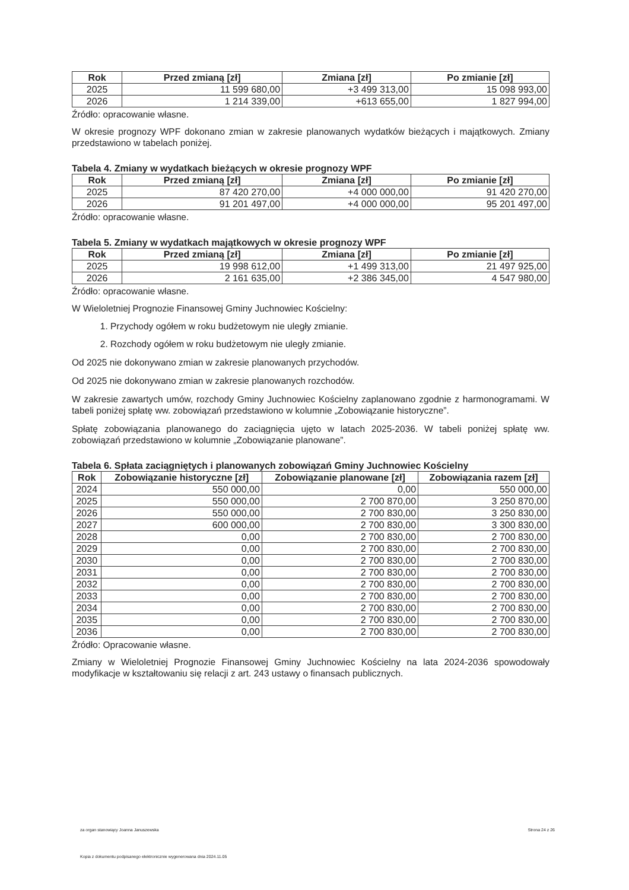| Rok | Przed zmianą [zł] | Zmiana [zł] | Po zmianie [zł] |
| --- | --- | --- | --- |
| 2025 | 11 599 680,00 | +3 499 313,00 | 15 098 993,00 |
| 2026 | 1 214 339,00 | +613 655,00 | 1 827 994,00 |
Źródło: opracowanie własne.
W okresie prognozy WPF dokonano zmian w zakresie planowanych wydatków bieżących i majątkowych. Zmiany przedstawiono w tabelach poniżej.
Tabela 4. Zmiany w wydatkach bieżących w okresie prognozy WPF
| Rok | Przed zmianą [zł] | Zmiana [zł] | Po zmianie [zł] |
| --- | --- | --- | --- |
| 2025 | 87 420 270,00 | +4 000 000,00 | 91 420 270,00 |
| 2026 | 91 201 497,00 | +4 000 000,00 | 95 201 497,00 |
Źródło: opracowanie własne.
Tabela 5. Zmiany w wydatkach majątkowych w okresie prognozy WPF
| Rok | Przed zmianą [zł] | Zmiana [zł] | Po zmianie [zł] |
| --- | --- | --- | --- |
| 2025 | 19 998 612,00 | +1 499 313,00 | 21 497 925,00 |
| 2026 | 2 161 635,00 | +2 386 345,00 | 4 547 980,00 |
Źródło: opracowanie własne.
W Wieloletniej Prognozie Finansowej Gminy Juchnowiec Kościelny:
1. Przychody ogółem w roku budżetowym nie uległy zmianie.
2. Rozchody ogółem w roku budżetowym nie uległy zmianie.
Od 2025 nie dokonywano zmian w zakresie planowanych przychodów.
Od 2025 nie dokonywano zmian w zakresie planowanych rozchodów.
W zakresie zawartych umów, rozchody Gminy Juchnowiec Kościelny zaplanowano zgodnie z harmonogramami. W tabeli poniżej spłatę ww. zobowiązań przedstawiono w kolumnie „Zobowiązanie historyczne”.
Spłatę zobowiązania planowanego do zaciągnięcia ujęto w latach 2025-2036. W tabeli poniżej spłatę ww. zobowiązań przedstawiono w kolumnie „Zobowiązanie planowane”.
Tabela 6. Spłata zaciągniętych i planowanych zobowiązań Gminy Juchnowiec Kościelny
| Rok | Zobowiązanie historyczne [zł] | Zobowiązanie planowane [zł] | Zobowiązania razem [zł] |
| --- | --- | --- | --- |
| 2024 | 550 000,00 | 0,00 | 550 000,00 |
| 2025 | 550 000,00 | 2 700 870,00 | 3 250 870,00 |
| 2026 | 550 000,00 | 2 700 830,00 | 3 250 830,00 |
| 2027 | 600 000,00 | 2 700 830,00 | 3 300 830,00 |
| 2028 | 0,00 | 2 700 830,00 | 2 700 830,00 |
| 2029 | 0,00 | 2 700 830,00 | 2 700 830,00 |
| 2030 | 0,00 | 2 700 830,00 | 2 700 830,00 |
| 2031 | 0,00 | 2 700 830,00 | 2 700 830,00 |
| 2032 | 0,00 | 2 700 830,00 | 2 700 830,00 |
| 2033 | 0,00 | 2 700 830,00 | 2 700 830,00 |
| 2034 | 0,00 | 2 700 830,00 | 2 700 830,00 |
| 2035 | 0,00 | 2 700 830,00 | 2 700 830,00 |
| 2036 | 0,00 | 2 700 830,00 | 2 700 830,00 |
Źródło: Opracowanie własne.
Zmiany w Wieloletniej Prognozie Finansowej Gminy Juchnowiec Kościelny na lata 2024-2036 spowodowały modyfikacje w kształtowaniu się relacji z art. 243 ustawy o finansach publicznych.
za organ stanowiący Joanna Januszewska Strona 24 z 26
Kopia z dokumentu podpisanego elektronicznie wygenerowana dnia 2024.11.05